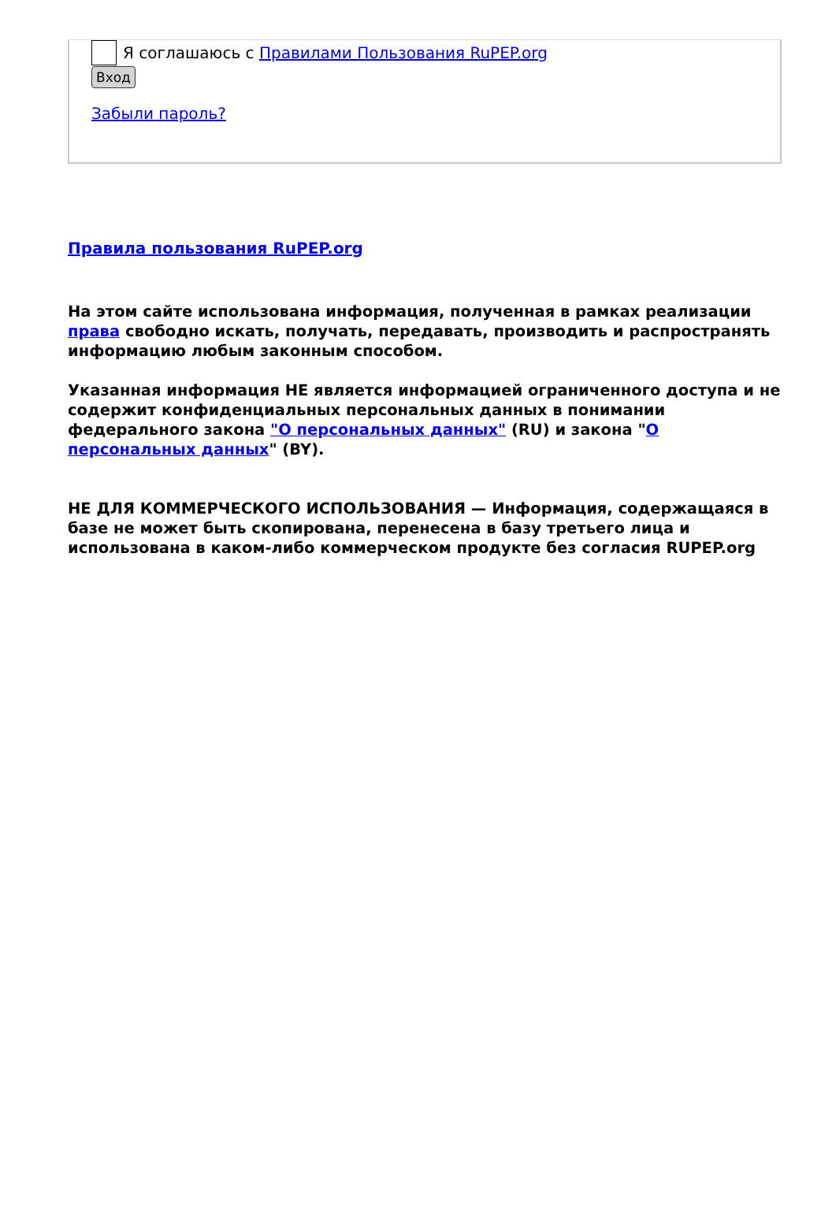Я соглашаюсь с Правилами Пользования RuPEP.org
Вход
Забыли пароль?
Правила пользования RuPEP.org
На этом сайте использована информация, полученная в рамках реализации права свободно искать, получать, передавать, производить и распространять информацию любым законным способом.
Указанная информация НЕ является информацией ограниченного доступа и не содержит конфиденциальных персональных данных в понимании федерального закона "О персональных данных" (RU) и закона "О персональных данных" (BY).
НЕ ДЛЯ КОММЕРЧЕСКОГО ИСПОЛЬЗОВАНИЯ — Информация, содержащаяся в базе не может быть скопирована, перенесена в базу третьего лица и использована в каком-либо коммерческом продукте без согласия RUPEP.org